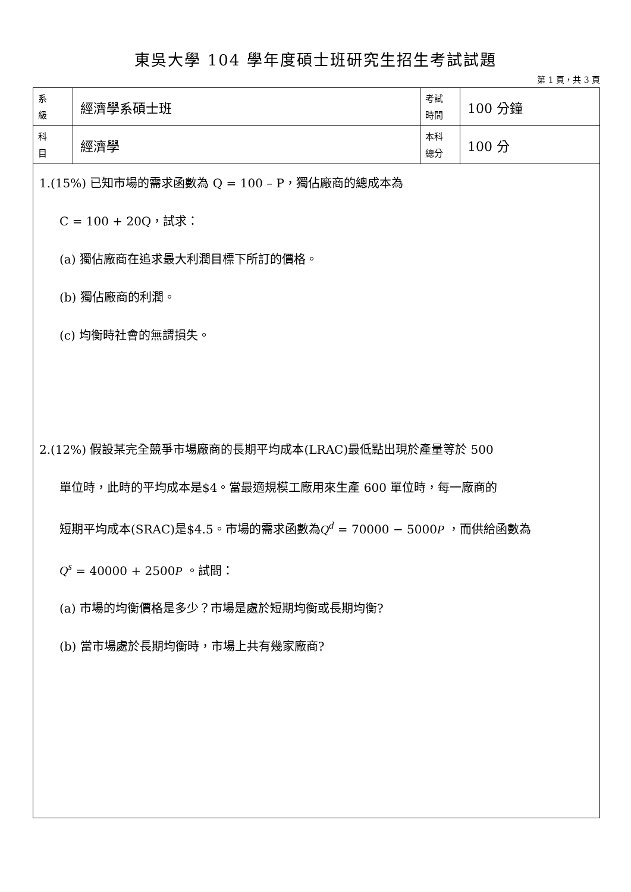東吳大學 104 學年度碩士班研究生招生考試試題
第 1 頁，共 3 頁
| 系 級 | 經濟學系碩士班 | 考試 時間 | 100 分鐘 |
| 科 目 | 經濟學 | 本科 總分 | 100 分 |
1.(15%) 已知市場的需求函數為 Q = 100 – P，獨佔廠商的總成本為
C = 100 + 20Q，試求：
(a) 獨佔廠商在追求最大利潤目標下所訂的價格。
(b) 獨佔廠商的利潤。
(c) 均衡時社會的無謂損失。
2.(12%) 假設某完全競爭市場廠商的長期平均成本(LRAC)最低點出現於產量等於 500
單位時，此時的平均成本是$4。當最適規模工廠用來生產 600 單位時，每一廠商的
短期平均成本(SRAC)是$4.5。市場的需求函數為Q<sup>d</sup> = 70000 − 5000P ，而供給函數為
Q<sup>s</sup> = 40000 + 2500P 。試問：
(a) 市場的均衡價格是多少？市場是處於短期均衡或長期均衡?
(b) 當市場處於長期均衡時，市場上共有幾家廠商?